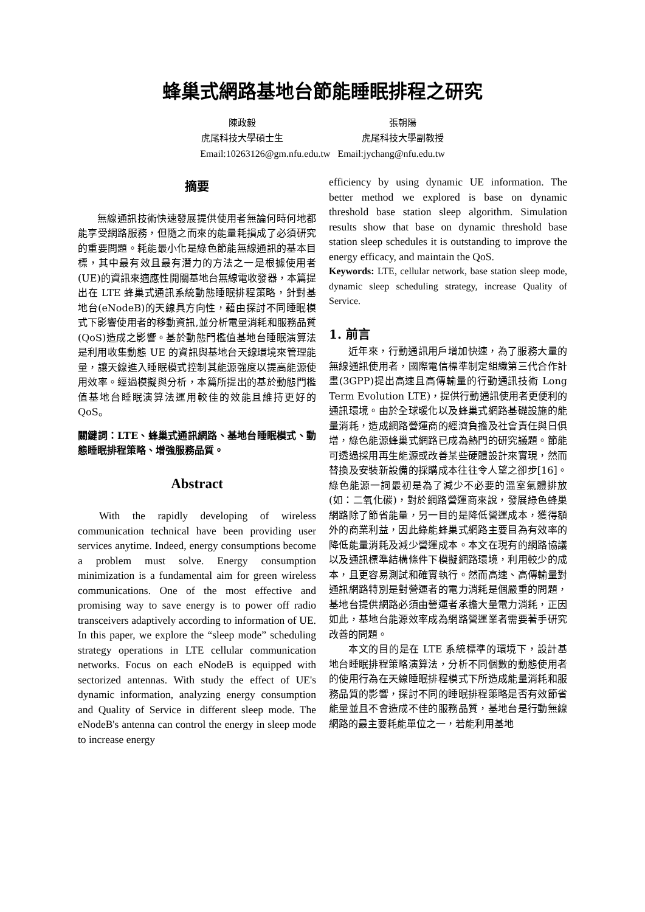蜂巢式網路基地台節能睡眠排程之研究
陳政毅 張朝陽
虎尾科技大學碩士生 虎尾科技大學副教授
Email:10263126@gm.nfu.edu.tw Email:jychang@nfu.edu.tw
摘要
無線通訊技術快速發展提供使用者無論何時何地都能享受網路服務，但隨之而來的能量耗損成了必須研究的重要問題。耗能最小化是綠色節能無線通訊的基本目標，其中最有效且最有潛力的方法之一是根據使用者(UE)的資訊來適應性開關基地台無線電收發器，本篇提出在 LTE 蜂巢式通訊系統動態睡眠排程策略，針對基地台(eNodeB)的天線具方向性，藉由探討不同睡眠模式下影響使用者的移動資訊,並分析電量消耗和服務品質(QoS)造成之影響。基於動態門檻值基地台睡眠演算法是利用收集動態 UE 的資訊與基地台天線環境來管理能量，讓天線進入睡眠模式控制其能源強度以提高能源使用效率。經過模擬與分析，本篇所提出的基於動態門檻值基地台睡眠演算法運用較佳的效能且維持更好的 QoS。
關鍵詞：LTE、蜂巢式通訊網路、基地台睡眠模式、動態睡眠排程策略、增強服務品質。
Abstract
With the rapidly developing of wireless communication technical have been providing user services anytime. Indeed, energy consumptions become a problem must solve. Energy consumption minimization is a fundamental aim for green wireless communications. One of the most effective and promising way to save energy is to power off radio transceivers adaptively according to information of UE. In this paper, we explore the “sleep mode” scheduling strategy operations in LTE cellular communication networks. Focus on each eNodeB is equipped with sectorized antennas. With study the effect of UE's dynamic information, analyzing energy consumption and Quality of Service in different sleep mode. The eNodeB's antenna can control the energy in sleep mode to increase energy
efficiency by using dynamic UE information. The better method we explored is base on dynamic threshold base station sleep algorithm. Simulation results show that base on dynamic threshold base station sleep schedules it is outstanding to improve the energy efficacy, and maintain the QoS.
Keywords: LTE, cellular network, base station sleep mode, dynamic sleep scheduling strategy, increase Quality of Service.
1. 前言
近年來，行動通訊用戶增加快速，為了服務大量的無線通訊使用者，國際電信標準制定組織第三代合作計畫(3GPP)提出高速且高傳輸量的行動通訊技術 Long Term Evolution LTE)，提供行動通訊使用者更便利的通訊環境。由於全球暖化以及蜂巢式網路基礎設施的能量消耗，造成網路營運商的經濟負擔及社會責任與日俱增，綠色能源蜂巢式網路已成為熱門的研究議題。節能可透過採用再生能源或改善某些硬體設計來實現，然而替換及安裝新設備的採購成本往往令人望之卻步[16]。綠色能源一詞最初是為了減少不必要的溫室氣體排放(如：二氧化碳)，對於網路營運商來說，發展綠色蜂巢網路除了節省能量，另一目的是降低營運成本，獲得額外的商業利益，因此綠能蜂巢式網路主要目為有效率的降低能量消耗及減少營運成本。本文在現有的網路協議以及通訊標準結構條件下模擬網路環境，利用較少的成本，且更容易測試和確實執行。然而高速、高傳輸量對通訊網路特別是對營運者的電力消耗是個嚴重的問題，基地台提供網路必須由營運者承擔大量電力消耗，正因如此，基地台能源效率成為網路營運業者需要著手研究改善的問題。
本文的目的是在 LTE 系統標準的環境下，設計基地台睡眠排程策略演算法，分析不同個數的動態使用者的使用行為在天線睡眠排程模式下所造成能量消耗和服務品質的影響，探討不同的睡眠排程策略是否有效節省能量並且不會造成不佳的服務品質，基地台是行動無線網路的最主要耗能單位之一，若能利用基地